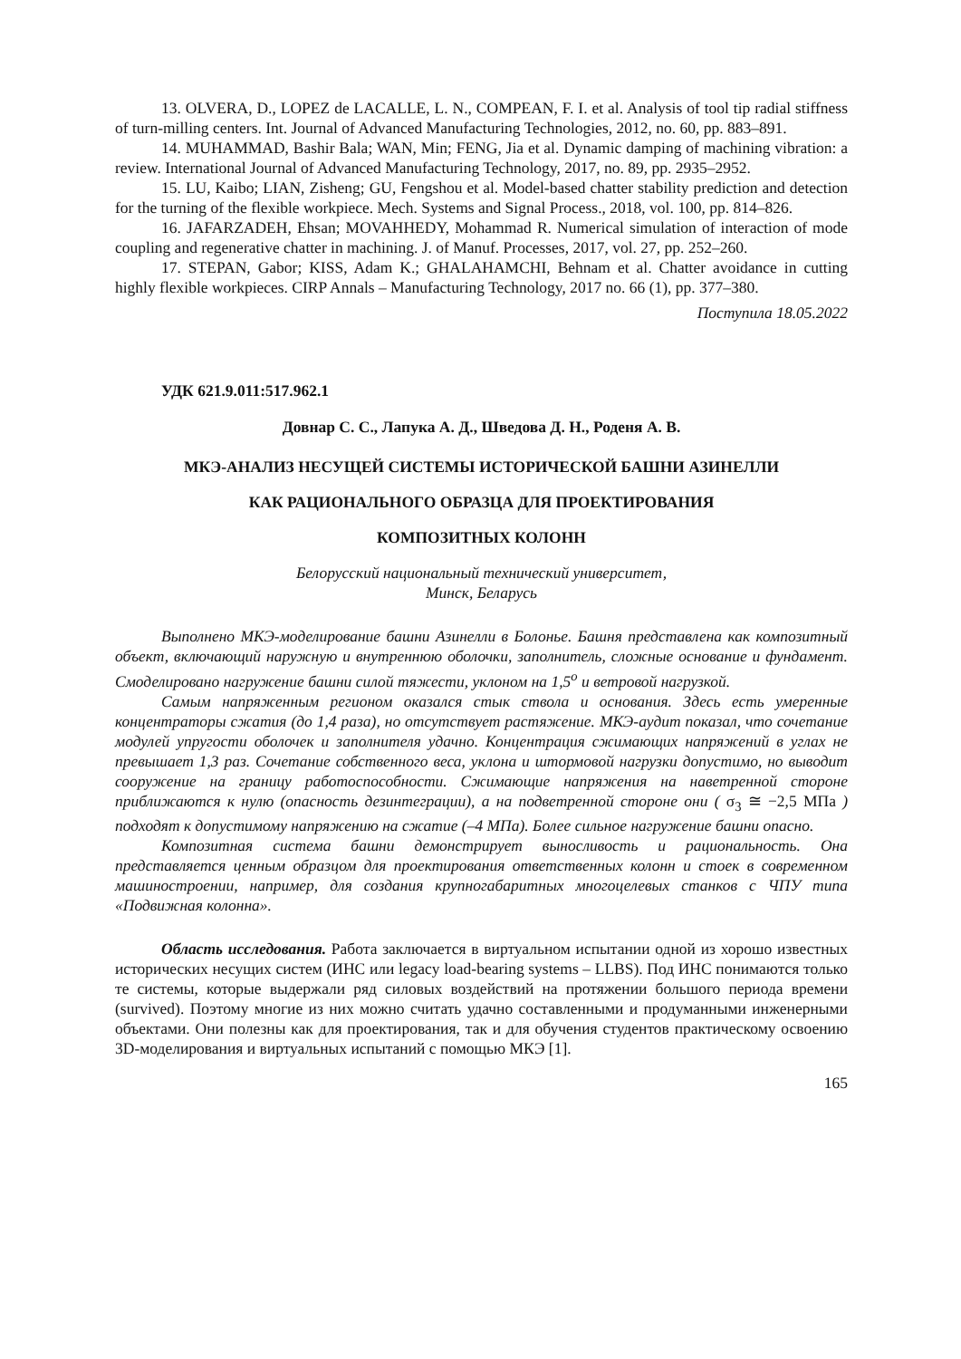13. OLVERA, D., LOPEZ de LACALLE, L. N., COMPEAN, F. I. et al. Analysis of tool tip radial stiffness of turn-milling centers. Int. Journal of Advanced Manufacturing Technologies, 2012, no. 60, pp. 883–891.
14. MUHAMMAD, Bashir Bala; WAN, Min; FENG, Jia et al. Dynamic damping of machining vibration: a review. International Journal of Advanced Manufacturing Technology, 2017, no. 89, pp. 2935–2952.
15. LU, Kaibo; LIAN, Zisheng; GU, Fengshou et al. Model-based chatter stability prediction and detection for the turning of the flexible workpiece. Mech. Systems and Signal Process., 2018, vol. 100, pp. 814–826.
16. JAFARZADEH, Ehsan; MOVAHHEDY, Mohammad R. Numerical simulation of interaction of mode coupling and regenerative chatter in machining. J. of Manuf. Processes, 2017, vol. 27, pp. 252–260.
17. STEPAN, Gabor; KISS, Adam K.; GHALAHAMCHI, Behnam et al. Chatter avoidance in cutting highly flexible workpieces. CIRP Annals – Manufacturing Technology, 2017 no. 66 (1), pp. 377–380.
Поступила 18.05.2022
УДК 621.9.011:517.962.1
Довнар С. С., Лапука А. Д., Шведова Д. Н., Роденя А. В.
МКЭ-АНАЛИЗ НЕСУЩЕЙ СИСТЕМЫ ИСТОРИЧЕСКОЙ БАШНИ АЗИНЕЛЛИ
КАК РАЦИОНАЛЬНОГО ОБРАЗЦА ДЛЯ ПРОЕКТИРОВАНИЯ
КОМПОЗИТНЫХ КОЛОНН
Белорусский национальный технический университет,
Минск, Беларусь
Выполнено МКЭ-моделирование башни Азинелли в Болонье. Башня представлена как композитный объект, включающий наружную и внутреннюю оболочки, заполнитель, сложные основание и фундамент. Смоделировано нагружение башни силой тяжести, уклоном на 1,5<sup>o</sup> и ветровой нагрузкой.
Самым напряженным регионом оказался стык ствола и основания. Здесь есть умеренные концентраторы сжатия (до 1,4 раза), но отсутствует растяжение. МКЭ-аудит показал, что сочетание модулей упругости оболочек и заполнителя удачно. Концентрация сжимающих напряжений в углах не превышает 1,3 раз. Сочетание собственного веса, уклона и штормовой нагрузки допустимо, но выводит сооружение на границу работоспособности. Сжимающие напряжения на наветренной стороне приближаются к нулю (опасность дезинтеграции), а на подветренной стороне они ( σ<sub>3</sub> ≅ −2,5 МПа ) подходят к допустимому напряжению на сжатие (–4 МПа). Более сильное нагружение башни опасно.
Композитная система башни демонстрирует выносливость и рациональность. Она представляется ценным образцом для проектирования ответственных колонн и стоек в современном машиностроении, например, для создания крупногабаритных многоцелевых станков с ЧПУ типа «Подвижная колонна».
Область исследования. Работа заключается в виртуальном испытании одной из хорошо известных исторических несущих систем (ИНС или legacy load-bearing systems – LLBS). Под ИНС понимаются только те системы, которые выдержали ряд силовых воздействий на протяжении большого периода времени (survived). Поэтому многие из них можно считать удачно составленными и продуманными инженерными объектами. Они полезны как для проектирования, так и для обучения студентов практическому освоению 3D-моделирования и виртуальных испытаний с помощью МКЭ [1].
165